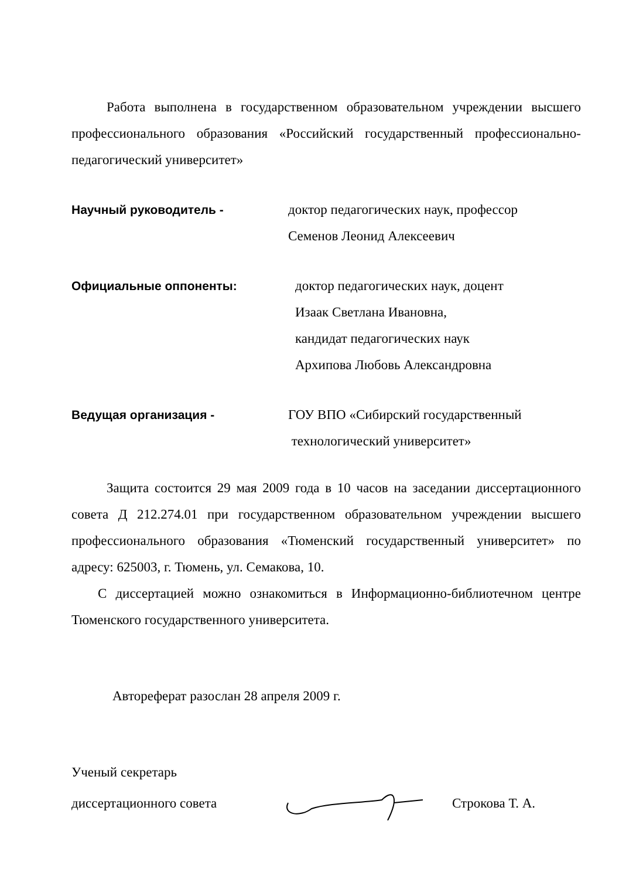Работа выполнена в государственном образовательном учреждении высшего профессионального образования «Российский государственный профессионально-педагогический университет»
Научный руководитель - доктор педагогических наук, профессор
Семенов Леонид Алексеевич
Официальные оппоненты: доктор педагогических наук, доцент
Изаак Светлана Ивановна,
кандидат педагогических наук
Архипова Любовь Александровна
Ведущая организация - ГОУ ВПО «Сибирский государственный
технологический университет»
Защита состоится 29 мая 2009 года в 10 часов на заседании диссертационного совета Д 212.274.01 при государственном образовательном учреждении высшего профессионального образования «Тюменский государственный университет» по адресу: 625003, г. Тюмень, ул. Семакова, 10.
С диссертацией можно ознакомиться в Информационно-библиотечном центре Тюменского государственного университета.
Автореферат разослан 28 апреля 2009 г.
Ученый секретарь
диссертационного совета Строкова Т. А.